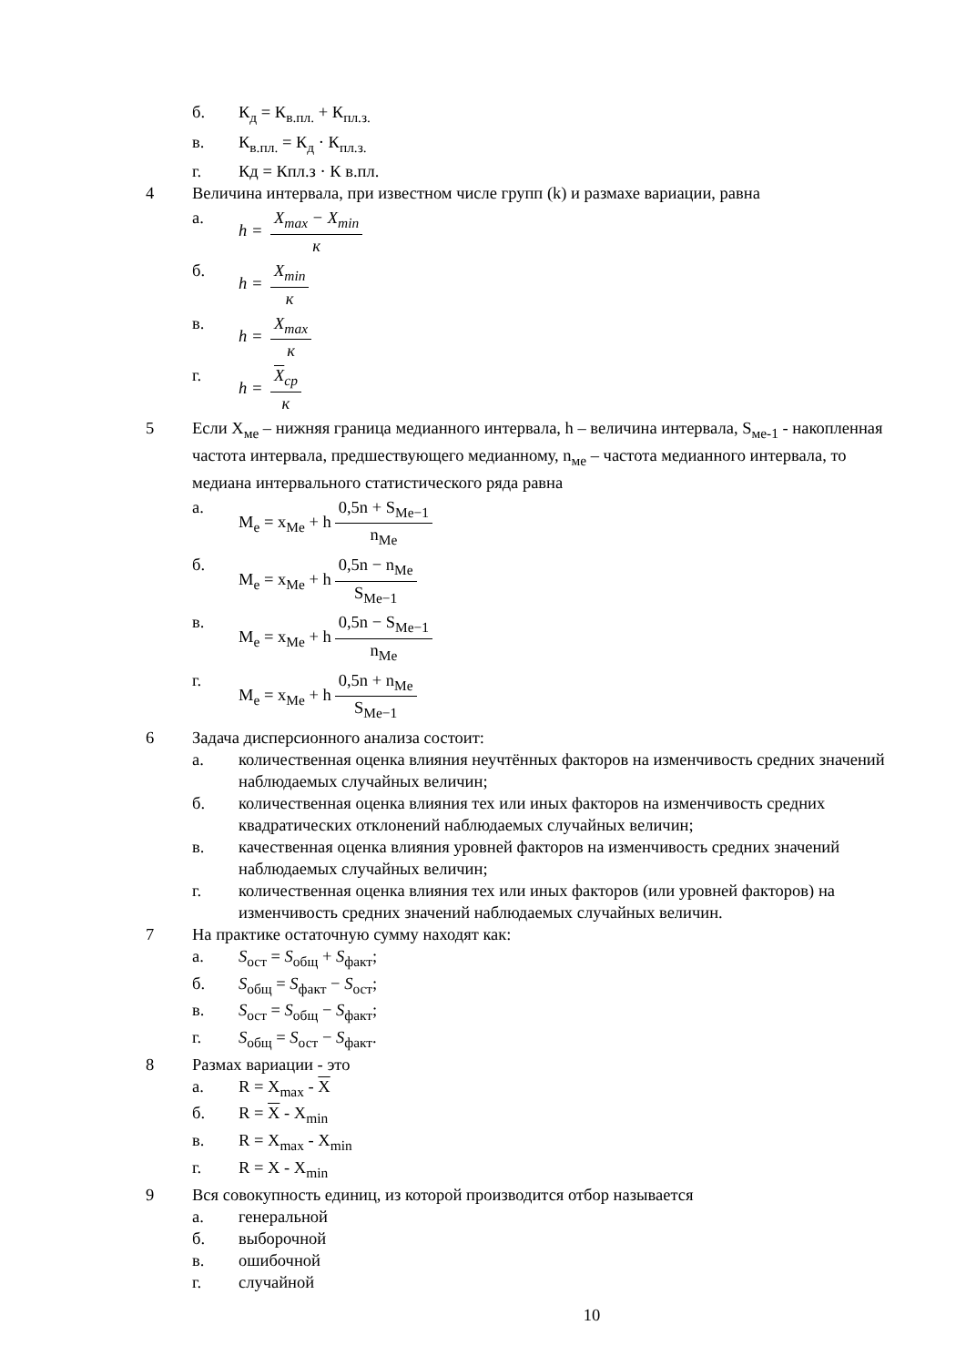б. К<sub>д</sub> = К<sub>в.пл.</sub> + К<sub>пл.з.</sub>
в. К<sub>в.пл.</sub> = К<sub>д</sub> · К<sub>пл.з.</sub>
г. Кд = Кпл.з · К в.пл.
4 Величина интервала, при известном числе групп (k) и размахе вариации, равна
а. h = X<sub>max</sub> − X<sub>min</sub> к
б. h = X<sub>min</sub> к
в. h = X<sub>max</sub> к
г. h = X<sub>ср</sub> к
5 Если X<sub>ме</sub> – нижняя граница медианного интервала, h – величина интервала, S<sub>ме-1</sub> - накопленная частота интервала, предшествующего медианному, n<sub>ме</sub> – частота медианного интервала, то медиана интервального статистического ряда равна
а. M<sub>e</sub> = x<sub>Me</sub> + h 0,5n + S<sub>Me−1</sub> n<sub>Me</sub>
б. M<sub>e</sub> = x<sub>Me</sub> + h 0,5n − n<sub>Me</sub> S<sub>Me−1</sub>
в. M<sub>e</sub> = x<sub>Me</sub> + h 0,5n − S<sub>Me−1</sub> n<sub>Me</sub>
г. M<sub>e</sub> = x<sub>Me</sub> + h 0,5n + n<sub>Me</sub> S<sub>Me−1</sub>
6 Задача дисперсионного анализа состоит:
а. количественная оценка влияния неучтённых факторов на изменчивость средних значений наблюдаемых случайных величин;
б. количественная оценка влияния тех или иных факторов на изменчивость средних квадратических отклонений наблюдаемых случайных величин;
в. качественная оценка влияния уровней факторов на изменчивость средних значений наблюдаемых случайных величин;
г. количественная оценка влияния тех или иных факторов (или уровней факторов) на изменчивость средних значений наблюдаемых случайных величин.
7 На практике остаточную сумму находят как:
а. S<sub>ост</sub> = S<sub>общ</sub> + S<sub>факт</sub>;
б. S<sub>общ</sub> = S<sub>факт</sub> − S<sub>ост</sub>;
в. S<sub>ост</sub> = S<sub>общ</sub> − S<sub>факт</sub>;
г. S<sub>общ</sub> = S<sub>ост</sub> − S<sub>факт</sub>.
8 Размах вариации - это
а. R = X<sub>max</sub> - X
б. R = X - X<sub>min</sub>
в. R = X<sub>max</sub> - X<sub>min</sub>
г. R = X - X<sub>min</sub>
9 Вся совокупность единиц, из которой производится отбор называется
а. генеральной
б. выборочной
в. ошибочной
г. случайной
10